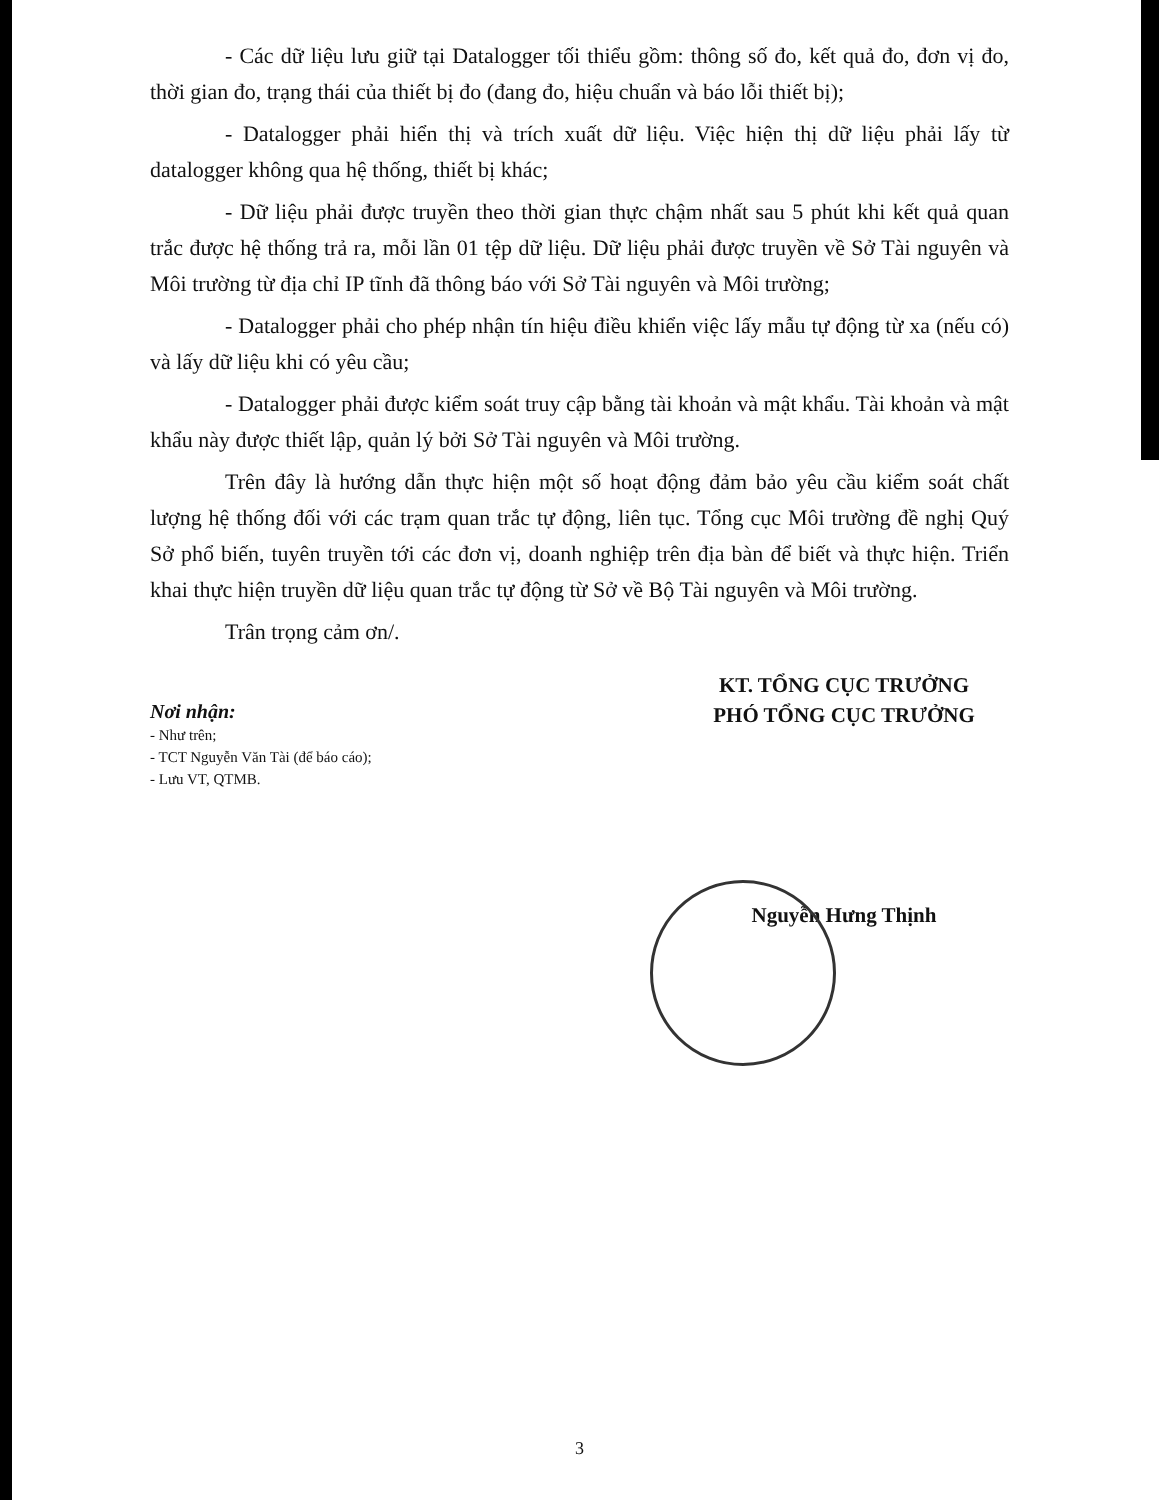- Các dữ liệu lưu giữ tại Datalogger tối thiểu gồm: thông số đo, kết quả đo, đơn vị đo, thời gian đo, trạng thái của thiết bị đo (đang đo, hiệu chuẩn và báo lỗi thiết bị);
- Datalogger phải hiển thị và trích xuất dữ liệu. Việc hiện thị dữ liệu phải lấy từ datalogger không qua hệ thống, thiết bị khác;
- Dữ liệu phải được truyền theo thời gian thực chậm nhất sau 5 phút khi kết quả quan trắc được hệ thống trả ra, mỗi lần 01 tệp dữ liệu. Dữ liệu phải được truyền về Sở Tài nguyên và Môi trường từ địa chỉ IP tĩnh đã thông báo với Sở Tài nguyên và Môi trường;
- Datalogger phải cho phép nhận tín hiệu điều khiển việc lấy mẫu tự động từ xa (nếu có) và lấy dữ liệu khi có yêu cầu;
- Datalogger phải được kiểm soát truy cập bằng tài khoản và mật khẩu. Tài khoản và mật khẩu này được thiết lập, quản lý bởi Sở Tài nguyên và Môi trường.
Trên đây là hướng dẫn thực hiện một số hoạt động đảm bảo yêu cầu kiểm soát chất lượng hệ thống đối với các trạm quan trắc tự động, liên tục. Tổng cục Môi trường đề nghị Quý Sở phổ biến, tuyên truyền tới các đơn vị, doanh nghiệp trên địa bàn để biết và thực hiện. Triển khai thực hiện truyền dữ liệu quan trắc tự động từ Sở về Bộ Tài nguyên và Môi trường.
Trân trọng cảm ơn/.
Nơi nhận:
- Như trên;
- TCT Nguyễn Văn Tài (để báo cáo);
- Lưu VT, QTMB.
KT. TỔNG CỤC TRƯỞNG
PHÓ TỔNG CỤC TRƯỞNG
Nguyễn Hưng Thịnh
3